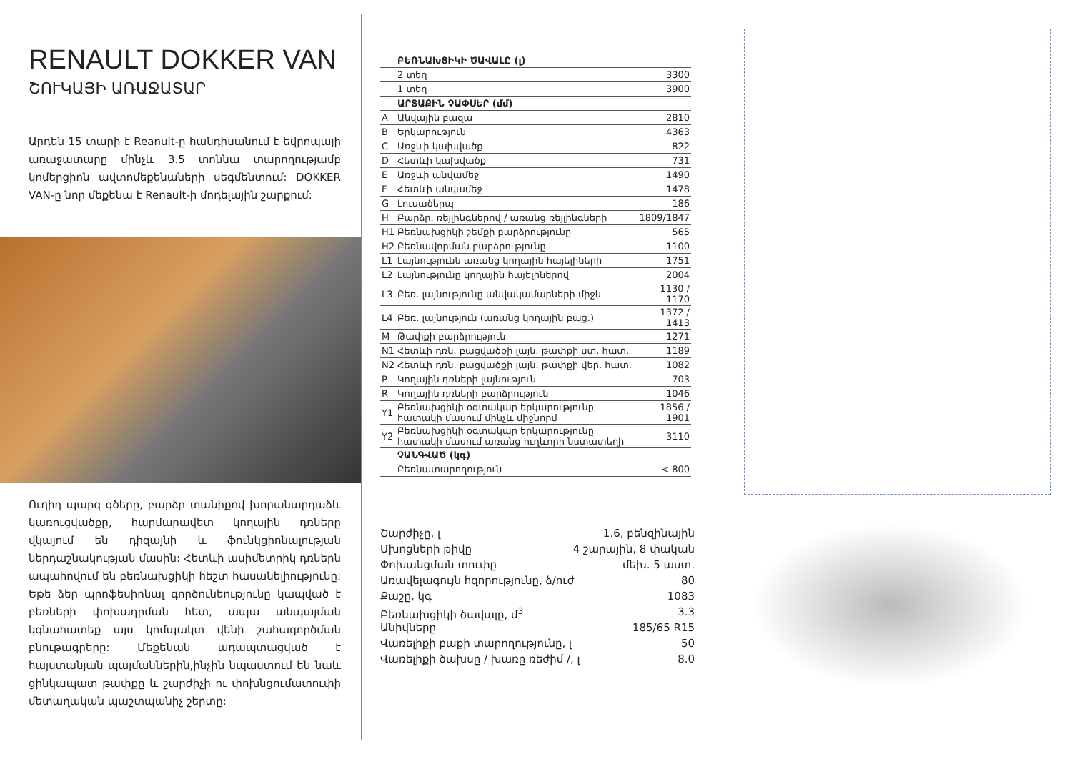RENAULT DOKKER VAN
ՇՈՒԿԱՅԻ ԱՌԱՋԱՏԱՐ
Արդեն 15 տարի է Reanult-ը հանդիսանում է եվրոպայի առաջատարը մինչև 3.5 տոննա տարողությամբ կոմերցիոն ավտոմեքենաների սեգմենտում: DOKKER VAN-ը նոր մեքենա է Renault-ի մոդելային շարքում:
Ուղիղ պարզ գծերը, բարձր տանիքով խորանարդաձև կառուցվածքը, հարմարավետ կողային դռները վկայում են դիզայնի և ֆունկցիոնալության ներդաշնակության մասին: Հետևի ասիմետրիկ դռներն ապահովում են բեռնախցիկի հեշտ հասանելիությունը: Եթե ձեր պրոֆեսիոնալ գործունեությունը կապված է բեռների փոխադրման հետ, ապա անպայման կգնահատեք այս կոմպակտ վենի շահագործման բնութագրերը: Մեքենան ադապտացված է հայստանյան պայմաններին,ինչին նպաստում են նաև ցինկապատ թափքը և շարժիչի ու փոխնցումատուփի մետաղական պաշտպանիչ շերտը:
| | ԲԵՌՆԱԽՑԻԿԻ ԾԱՎԱԼԸ (լ) | |
| --- | --- | --- |
| | 2 տեղ | 3300 |
| | 1 տեղ | 3900 |
| | ԱՐՏԱՔԻՆ ՉԱՓՍԵՐ (մմ) | |
| A | Անվային բազա | 2810 |
| B | Երկարություն | 4363 |
| C | Առջևի կախվածք | 822 |
| D | Հետևի կախվածք | 731 |
| E | Առջևի անվամեջ | 1490 |
| F | Հետևի անվամեջ | 1478 |
| G | Լուսածերպ | 186 |
| H | Բարձր. ռեյլինգներով / առանց ռեյլինգների | 1809/1847 |
| H1 | Բեռնախցիկի շեմքի բարձրությունը | 565 |
| H2 | Բեռնավորման բարձրությունը | 1100 |
| L1 | Լայնությունն առանց կողային հայելիների | 1751 |
| L2 | Լայնությունը կողային հայելիներով | 2004 |
| L3 | Բեռ. լայնությունը անվակամարների միջև | 1130 / 1170 |
| L4 | Բեռ. լայնություն (առանց կողային բաց.) | 1372 / 1413 |
| M | Թափքի բարձրություն | 1271 |
| N1 | Հետևի դռն. բացվածքի լայն. թափքի ստ. հատ. | 1189 |
| N2 | Հետևի դռն. բացվածքի լայն. թափքի վեր. հատ. | 1082 |
| P | Կողային դռների լայնություն | 703 |
| R | Կողային դռների բարձրություն | 1046 |
| Y1 | Բեռնախցիկի օգտակար երկարությունը հատակի մասում մինչև միջնորմ | 1856 / 1901 |
| Y2 | Բեռնախցիկի օգտակար երկարությունը հատակի մասում առանց ուղևորի նստատեղի | 3110 |
| | ՉԱՆԳՎԱԾ (կգ) | |
| | Բեռնատարողություն | < 800 |
Շարժիչը, լ 1.6, բենզինային
Մխոցների թիվը 4 շարային, 8 փական
Փոխանցման տուփը մեխ. 5 աստ.
Առավելագույն հզորությունը, ձ/ուժ 80
Քաշը, կգ 1083
Բեռնախցիկի ծավալը, մ<sup>3</sup> 3.3
Անիվները 185/65 R15
Վառելիքի բաքի տարողությունը, լ 50
Վառելիքի ծախսը / խառը ռեժիմ /, լ 8.0